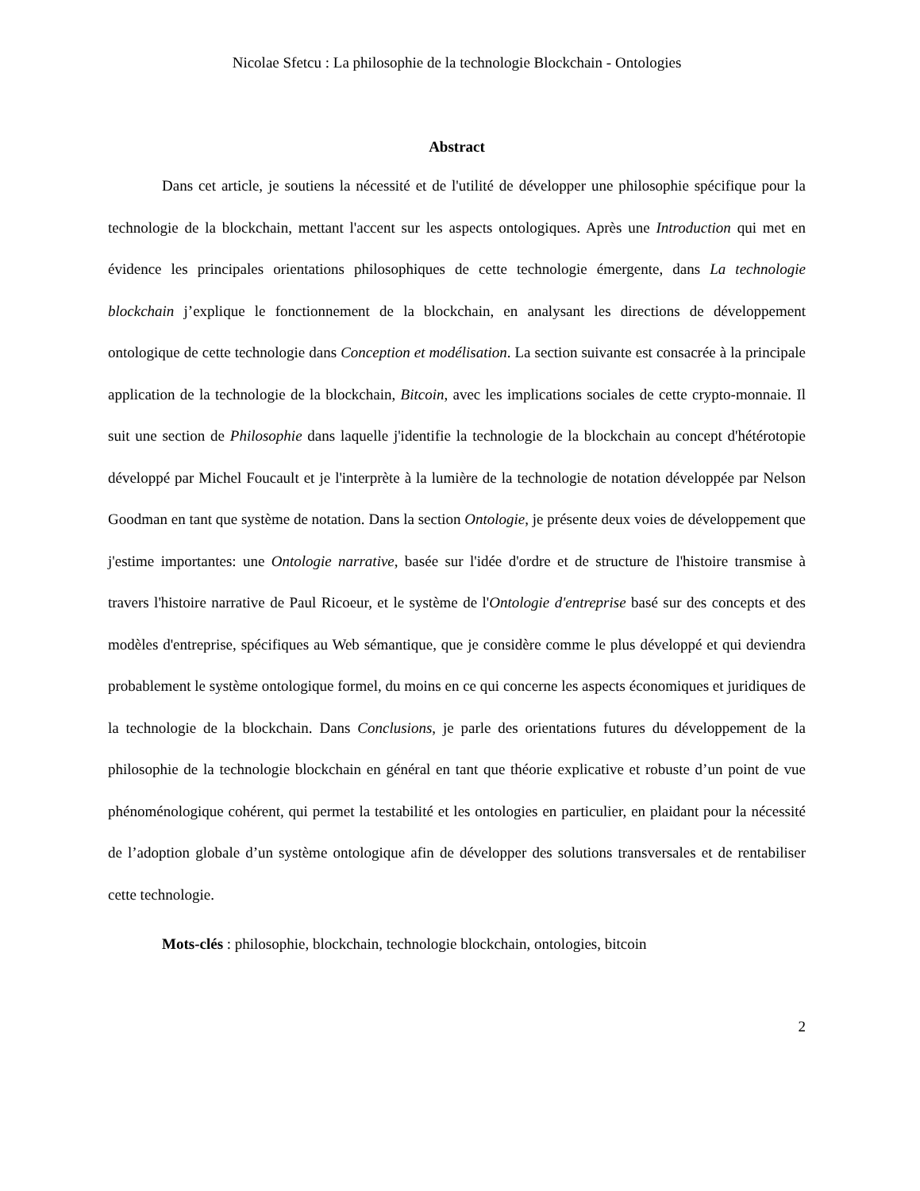Nicolae Sfetcu : La philosophie de la technologie Blockchain - Ontologies
Abstract
Dans cet article, je soutiens la nécessité et de l'utilité de développer une philosophie spécifique pour la technologie de la blockchain, mettant l'accent sur les aspects ontologiques. Après une Introduction qui met en évidence les principales orientations philosophiques de cette technologie émergente, dans La technologie blockchain j’explique le fonctionnement de la blockchain, en analysant les directions de développement ontologique de cette technologie dans Conception et modélisation. La section suivante est consacrée à la principale application de la technologie de la blockchain, Bitcoin, avec les implications sociales de cette crypto-monnaie. Il suit une section de Philosophie dans laquelle j'identifie la technologie de la blockchain au concept d'hétérotopie développé par Michel Foucault et je l'interprète à la lumière de la technologie de notation développée par Nelson Goodman en tant que système de notation. Dans la section Ontologie, je présente deux voies de développement que j'estime importantes: une Ontologie narrative, basée sur l'idée d'ordre et de structure de l'histoire transmise à travers l'histoire narrative de Paul Ricoeur, et le système de l'Ontologie d'entreprise basé sur des concepts et des modèles d'entreprise, spécifiques au Web sémantique, que je considère comme le plus développé et qui deviendra probablement le système ontologique formel, du moins en ce qui concerne les aspects économiques et juridiques de la technologie de la blockchain. Dans Conclusions, je parle des orientations futures du développement de la philosophie de la technologie blockchain en général en tant que théorie explicative et robuste d’un point de vue phénoménologique cohérent, qui permet la testabilité et les ontologies en particulier, en plaidant pour la nécessité de l’adoption globale d’un système ontologique afin de développer des solutions transversales et de rentabiliser cette technologie.
Mots-clés : philosophie, blockchain, technologie blockchain, ontologies, bitcoin
2